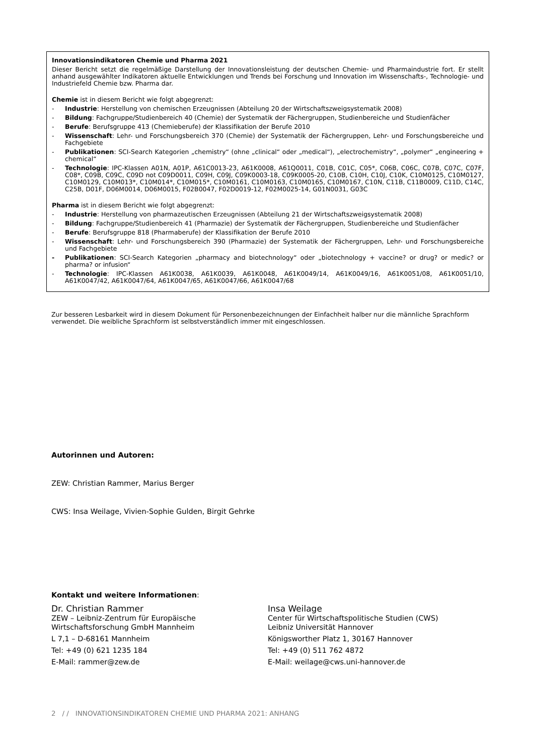Innovationsindikatoren Chemie und Pharma 2021
Dieser Bericht setzt die regelmäßige Darstellung der Innovationsleistung der deutschen Chemie- und Pharmaindustrie fort. Er stellt anhand ausgewählter Indikatoren aktuelle Entwicklungen und Trends bei Forschung und Innovation im Wissenschafts-, Technologie- und Industriefeld Chemie bzw. Pharma dar.
Chemie ist in diesem Bericht wie folgt abgegrenzt:
- Industrie: Herstellung von chemischen Erzeugnissen (Abteilung 20 der Wirtschaftszweigsystematik 2008)
- Bildung: Fachgruppe/Studienbereich 40 (Chemie) der Systematik der Fächergruppen, Studienbereiche und Studienfächer
- Berufe: Berufsgruppe 413 (Chemieberufe) der Klassifikation der Berufe 2010
- Wissenschaft: Lehr- und Forschungsbereich 370 (Chemie) der Systematik der Fächergruppen, Lehr- und Forschungsbereiche und Fachgebiete
- Publikationen: SCI-Search Kategorien „chemistry“ (ohne „clinical“ oder „medical“), „electrochemistry“, „polymer“ „engineering + chemical“
- Technologie: IPC-Klassen A01N, A01P, A61C0013-23, A61K0008, A61Q0011, C01B, C01C, C05*, C06B, C06C, C07B, C07C, C07F, C08*, C09B, C09C, C09D not C09D0011, C09H, C09J, C09K0003-18, C09K0005-20, C10B, C10H, C10J, C10K, C10M0125, C10M0127, C10M0129, C10M013*, C10M014*, C10M015*, C10M0161, C10M0163, C10M0165, C10M0167, C10N, C11B, C11B0009, C11D, C14C, C25B, D01F, D06M0014, D06M0015, F02B0047, F02D0019-12, F02M0025-14, G01N0031, G03C
Pharma ist in diesem Bericht wie folgt abgegrenzt:
- Industrie: Herstellung von pharmazeutischen Erzeugnissen (Abteilung 21 der Wirtschaftszweigsystematik 2008)
- Bildung: Fachgruppe/Studienbereich 41 (Pharmazie) der Systematik der Fächergruppen, Studienbereiche und Studienfächer
- Berufe: Berufsgruppe 818 (Pharmaberufe) der Klassifikation der Berufe 2010
- Wissenschaft: Lehr- und Forschungsbereich 390 (Pharmazie) der Systematik der Fächergruppen, Lehr- und Forschungsbereiche und Fachgebiete
- Publikationen: SCI-Search Kategorien „pharmacy and biotechnology“ oder „biotechnology + vaccine? or drug? or medic? or pharma? or infusion“
- Technologie: IPC-Klassen A61K0038, A61K0039, A61K0048, A61K0049/14, A61K0049/16, A61K0051/08, A61K0051/10, A61K0047/42, A61K0047/64, A61K0047/65, A61K0047/66, A61K0047/68
Zur besseren Lesbarkeit wird in diesem Dokument für Personenbezeichnungen der Einfachheit halber nur die männliche Sprachform verwendet. Die weibliche Sprachform ist selbstverständlich immer mit eingeschlossen.
Autorinnen und Autoren:
ZEW: Christian Rammer, Marius Berger
CWS: Insa Weilage, Vivien-Sophie Gulden, Birgit Gehrke
Kontakt und weitere Informationen:
Dr. Christian Rammer
ZEW – Leibniz-Zentrum für Europäische
Wirtschaftsforschung GmbH Mannheim
L 7,1 – D-68161 Mannheim
Tel: +49 (0) 621 1235 184
E-Mail: rammer@zew.de
Insa Weilage
Center für Wirtschaftspolitische Studien (CWS)
Leibniz Universität Hannover
Königsworther Platz 1, 30167 Hannover
Tel: +49 (0) 511 762 4872
E-Mail: weilage@cws.uni-hannover.de
2 / / INNOVATIONSINDIKATOREN CHEMIE UND PHARMA 2021: ANHANG